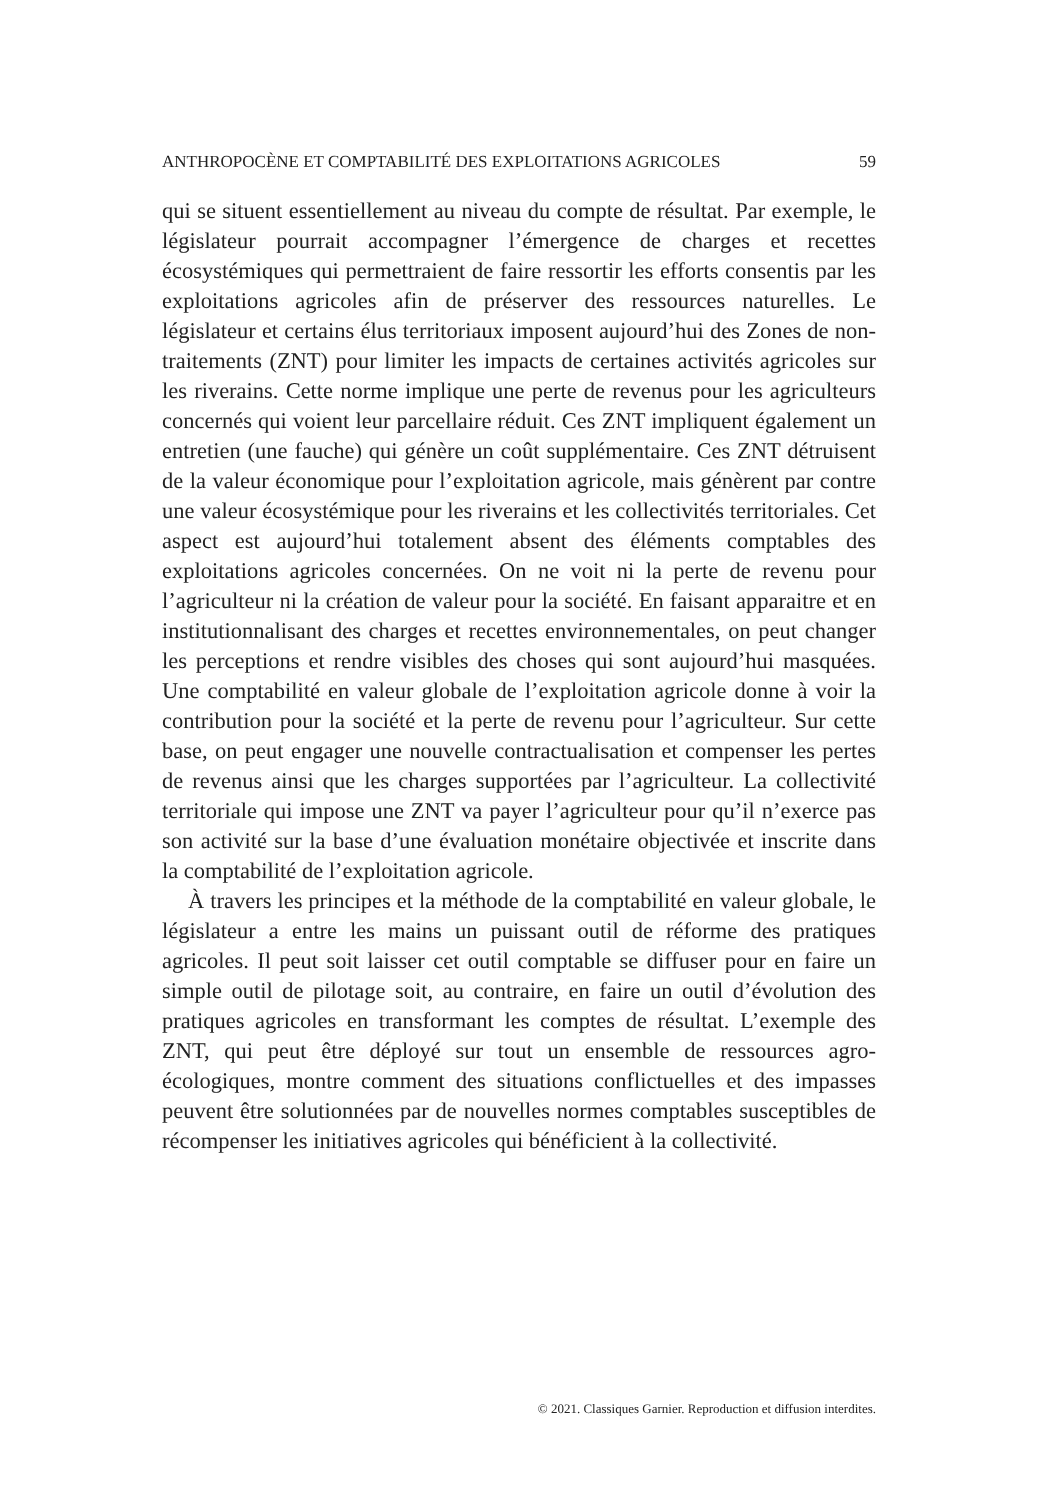ANTHROPOCÈNE ET COMPTABILITÉ DES EXPLOITATIONS AGRICOLES 59
qui se situent essentiellement au niveau du compte de résultat. Par exemple, le législateur pourrait accompagner l’émergence de charges et recettes écosystémiques qui permettraient de faire ressortir les efforts consentis par les exploitations agricoles afin de préserver des ressources naturelles. Le législateur et certains élus territoriaux imposent aujourd’hui des Zones de non-traitements (ZNT) pour limiter les impacts de certaines activités agricoles sur les riverains. Cette norme implique une perte de revenus pour les agriculteurs concernés qui voient leur parcellaire réduit. Ces ZNT impliquent également un entretien (une fauche) qui génère un coût supplémentaire. Ces ZNT détruisent de la valeur économique pour l’exploitation agricole, mais génèrent par contre une valeur écosystémique pour les riverains et les collectivités territoriales. Cet aspect est aujourd’hui totalement absent des éléments comptables des exploitations agricoles concernées. On ne voit ni la perte de revenu pour l’agriculteur ni la création de valeur pour la société. En faisant apparaitre et en institutionnalisant des charges et recettes environnementales, on peut changer les perceptions et rendre visibles des choses qui sont aujourd’hui masquées. Une comptabilité en valeur globale de l’exploitation agricole donne à voir la contribution pour la société et la perte de revenu pour l’agriculteur. Sur cette base, on peut engager une nouvelle contractualisation et compenser les pertes de revenus ainsi que les charges supportées par l’agriculteur. La collectivité territoriale qui impose une ZNT va payer l’agriculteur pour qu’il n’exerce pas son activité sur la base d’une évaluation monétaire objectivée et inscrite dans la comptabilité de l’exploitation agricole.
À travers les principes et la méthode de la comptabilité en valeur globale, le législateur a entre les mains un puissant outil de réforme des pratiques agricoles. Il peut soit laisser cet outil comptable se diffuser pour en faire un simple outil de pilotage soit, au contraire, en faire un outil d’évolution des pratiques agricoles en transformant les comptes de résultat. L’exemple des ZNT, qui peut être déployé sur tout un ensemble de ressources agro-écologiques, montre comment des situations conflictuelles et des impasses peuvent être solutionnées par de nouvelles normes comptables susceptibles de récompenser les initiatives agricoles qui bénéficient à la collectivité.
© 2021. Classiques Garnier. Reproduction et diffusion interdites.